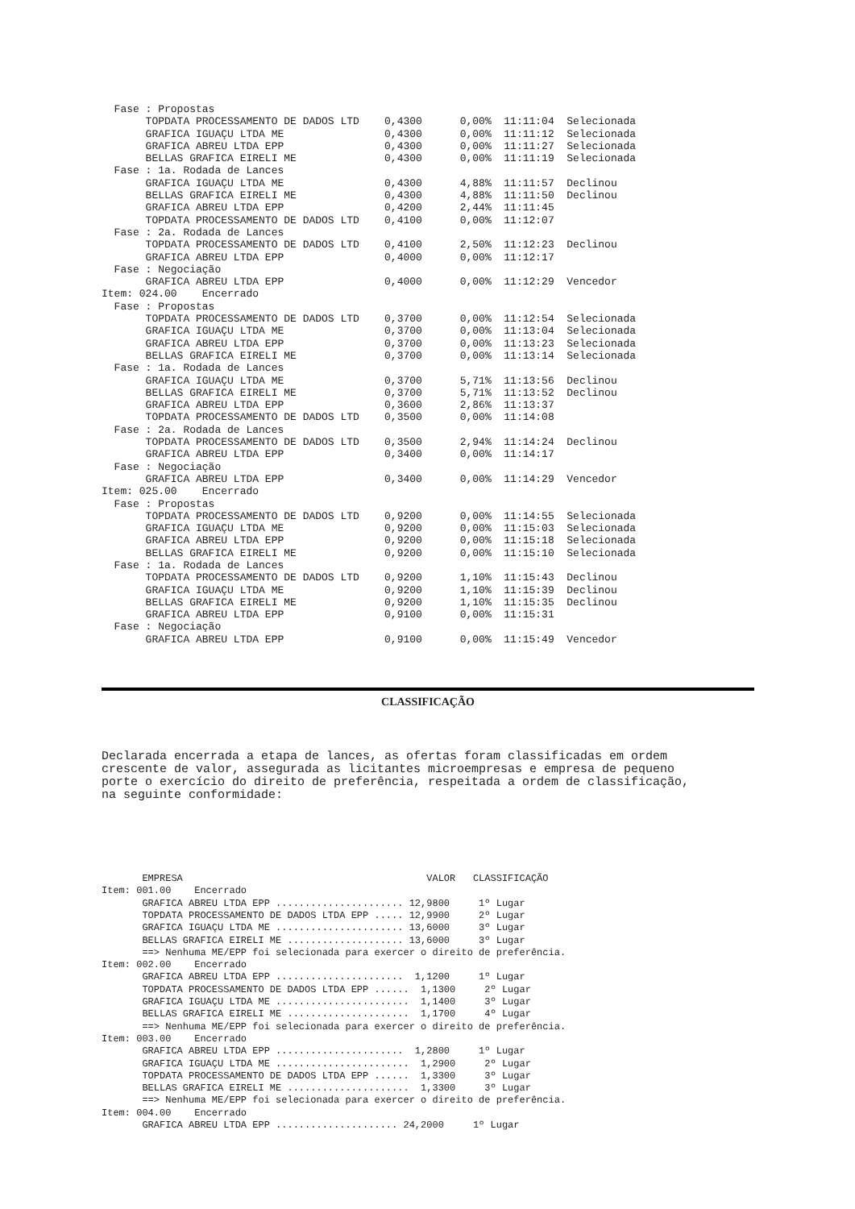Fase : Propostas
       TOPDATA PROCESSAMENTO DE DADOS LTD    0,4300      0,00%  11:11:04  Selecionada
       GRAFICA IGUAÇU LTDA ME                0,4300      0,00%  11:11:12  Selecionada
       GRAFICA ABREU LTDA EPP                0,4300      0,00%  11:11:27  Selecionada
       BELLAS GRAFICA EIRELI ME              0,4300      0,00%  11:11:19  Selecionada
  Fase : 1a. Rodada de Lances
       GRAFICA IGUAÇU LTDA ME                0,4300      4,88%  11:11:57  Declinou
       BELLAS GRAFICA EIRELI ME              0,4300      4,88%  11:11:50  Declinou
       GRAFICA ABREU LTDA EPP                0,4200      2,44%  11:11:45
       TOPDATA PROCESSAMENTO DE DADOS LTD    0,4100      0,00%  11:12:07
  Fase : 2a. Rodada de Lances
       TOPDATA PROCESSAMENTO DE DADOS LTD    0,4100      2,50%  11:12:23  Declinou
       GRAFICA ABREU LTDA EPP                0,4000      0,00%  11:12:17
  Fase : Negociação
       GRAFICA ABREU LTDA EPP                0,4000      0,00%  11:12:29  Vencedor
Item: 024.00    Encerrado
  Fase : Propostas
       TOPDATA PROCESSAMENTO DE DADOS LTD    0,3700      0,00%  11:12:54  Selecionada
       GRAFICA IGUAÇU LTDA ME                0,3700      0,00%  11:13:04  Selecionada
       GRAFICA ABREU LTDA EPP                0,3700      0,00%  11:13:23  Selecionada
       BELLAS GRAFICA EIRELI ME              0,3700      0,00%  11:13:14  Selecionada
  Fase : 1a. Rodada de Lances
       GRAFICA IGUAÇU LTDA ME                0,3700      5,71%  11:13:56  Declinou
       BELLAS GRAFICA EIRELI ME              0,3700      5,71%  11:13:52  Declinou
       GRAFICA ABREU LTDA EPP                0,3600      2,86%  11:13:37
       TOPDATA PROCESSAMENTO DE DADOS LTD    0,3500      0,00%  11:14:08
  Fase : 2a. Rodada de Lances
       TOPDATA PROCESSAMENTO DE DADOS LTD    0,3500      2,94%  11:14:24  Declinou
       GRAFICA ABREU LTDA EPP                0,3400      0,00%  11:14:17
  Fase : Negociação
       GRAFICA ABREU LTDA EPP                0,3400      0,00%  11:14:29  Vencedor
Item: 025.00    Encerrado
  Fase : Propostas
       TOPDATA PROCESSAMENTO DE DADOS LTD    0,9200      0,00%  11:14:55  Selecionada
       GRAFICA IGUAÇU LTDA ME                0,9200      0,00%  11:15:03  Selecionada
       GRAFICA ABREU LTDA EPP                0,9200      0,00%  11:15:18  Selecionada
       BELLAS GRAFICA EIRELI ME              0,9200      0,00%  11:15:10  Selecionada
  Fase : 1a. Rodada de Lances
       TOPDATA PROCESSAMENTO DE DADOS LTD    0,9200      1,10%  11:15:43  Declinou
       GRAFICA IGUAÇU LTDA ME                0,9200      1,10%  11:15:39  Declinou
       BELLAS GRAFICA EIRELI ME              0,9200      1,10%  11:15:35  Declinou
       GRAFICA ABREU LTDA EPP                0,9100      0,00%  11:15:31
  Fase : Negociação
       GRAFICA ABREU LTDA EPP                0,9100      0,00%  11:15:49  Vencedor
CLASSIFICAÇÃO
Declarada encerrada a etapa de lances, as ofertas foram classificadas em ordem crescente de valor, assegurada as licitantes microempresas e empresa de pequeno porte o exercício do direito de preferência, respeitada a ordem de classificação, na seguinte conformidade:
       EMPRESA                                          VALOR   CLASSIFICAÇÃO
Item: 001.00    Encerrado
       GRAFICA ABREU LTDA EPP ...................... 12,9800     1º Lugar
       TOPDATA PROCESSAMENTO DE DADOS LTDA EPP ..... 12,9900     2º Lugar
       GRAFICA IGUAÇU LTDA ME ...................... 13,6000     3º Lugar
       BELLAS GRAFICA EIRELI ME .................... 13,6000     3º Lugar
       ==> Nenhuma ME/EPP foi selecionada para exercer o direito de preferência.
Item: 002.00    Encerrado
       GRAFICA ABREU LTDA EPP ......................  1,1200     1º Lugar
       TOPDATA PROCESSAMENTO DE DADOS LTDA EPP ......  1,1300     2º Lugar
       GRAFICA IGUAÇU LTDA ME .......................  1,1400     3º Lugar
       BELLAS GRAFICA EIRELI ME .....................  1,1700     4º Lugar
       ==> Nenhuma ME/EPP foi selecionada para exercer o direito de preferência.
Item: 003.00    Encerrado
       GRAFICA ABREU LTDA EPP ......................  1,2800     1º Lugar
       GRAFICA IGUAÇU LTDA ME .......................  1,2900     2º Lugar
       TOPDATA PROCESSAMENTO DE DADOS LTDA EPP ......  1,3300     3º Lugar
       BELLAS GRAFICA EIRELI ME .....................  1,3300     3º Lugar
       ==> Nenhuma ME/EPP foi selecionada para exercer o direito de preferência.
Item: 004.00    Encerrado
       GRAFICA ABREU LTDA EPP ..................... 24,2000     1º Lugar